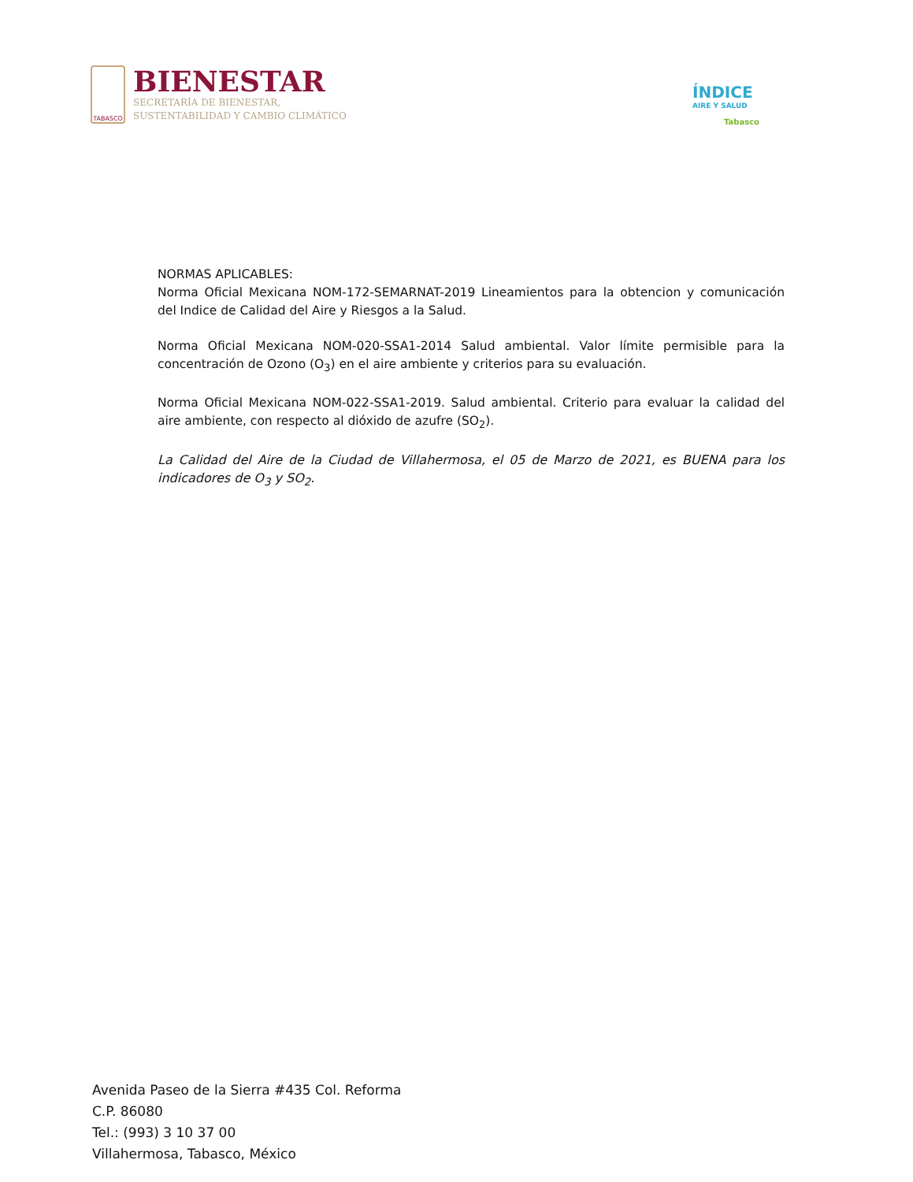TABASCO
BIENESTAR
SECRETARÍA DE BIENESTAR,
SUSTENTABILIDAD Y CAMBIO CLIMÁTICO
ÍNDICE
AIRE Y SALUD
Tabasco
NORMAS APLICABLES:
Norma Oficial Mexicana NOM-172-SEMARNAT-2019 Lineamientos para la obtencion y comunicación del Indice de Calidad del Aire y Riesgos a la Salud.
Norma Oficial Mexicana NOM-020-SSA1-2014 Salud ambiental. Valor límite permisible para la concentración de Ozono (O<sub>3</sub>) en el aire ambiente y criterios para su evaluación.
Norma Oficial Mexicana NOM-022-SSA1-2019. Salud ambiental. Criterio para evaluar la calidad del aire ambiente, con respecto al dióxido de azufre (SO<sub>2</sub>).
La Calidad del Aire de la Ciudad de Villahermosa, el 05 de Marzo de 2021, es BUENA para los indicadores de O<sub>3</sub> y SO<sub>2</sub>.
Avenida Paseo de la Sierra #435 Col. Reforma
C.P. 86080
Tel.: (993) 3 10 37 00
Villahermosa, Tabasco, México